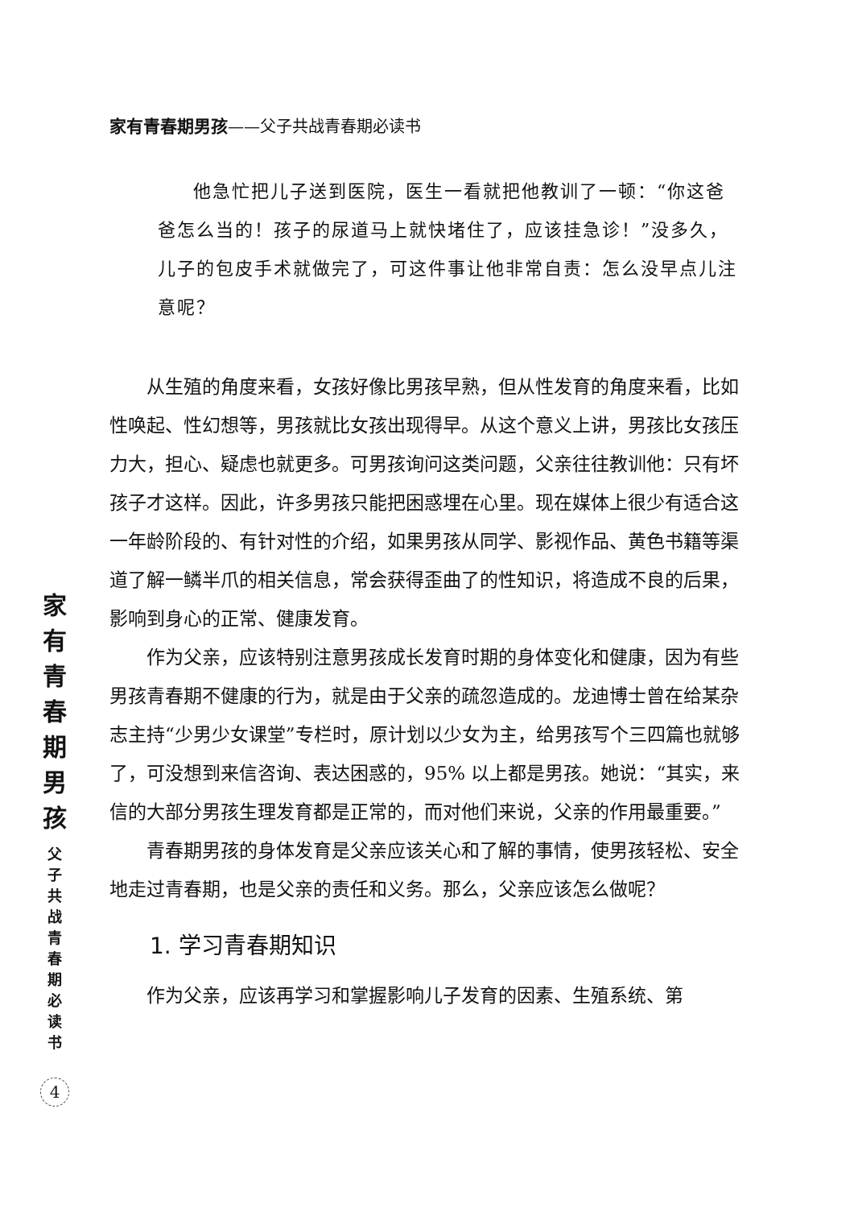家有青春期男孩
父子共战青春期必读书
4
家有青春期男孩——父子共战青春期必读书
他急忙把儿子送到医院，医生一看就把他教训了一顿：“你这爸爸怎么当的！孩子的尿道马上就快堵住了，应该挂急诊！”没多久，儿子的包皮手术就做完了，可这件事让他非常自责：怎么没早点儿注意呢？
从生殖的角度来看，女孩好像比男孩早熟，但从性发育的角度来看，比如性唤起、性幻想等，男孩就比女孩出现得早。从这个意义上讲，男孩比女孩压力大，担心、疑虑也就更多。可男孩询问这类问题，父亲往往教训他：只有坏孩子才这样。因此，许多男孩只能把困惑埋在心里。现在媒体上很少有适合这一年龄阶段的、有针对性的介绍，如果男孩从同学、影视作品、黄色书籍等渠道了解一鳞半爪的相关信息，常会获得歪曲了的性知识，将造成不良的后果，影响到身心的正常、健康发育。
作为父亲，应该特别注意男孩成长发育时期的身体变化和健康，因为有些男孩青春期不健康的行为，就是由于父亲的疏忽造成的。龙迪博士曾在给某杂志主持“少男少女课堂”专栏时，原计划以少女为主，给男孩写个三四篇也就够了，可没想到来信咨询、表达困惑的，95% 以上都是男孩。她说：“其实，来信的大部分男孩生理发育都是正常的，而对他们来说，父亲的作用最重要。”
青春期男孩的身体发育是父亲应该关心和了解的事情，使男孩轻松、安全地走过青春期，也是父亲的责任和义务。那么，父亲应该怎么做呢？
1. 学习青春期知识
作为父亲，应该再学习和掌握影响儿子发育的因素、生殖系统、第